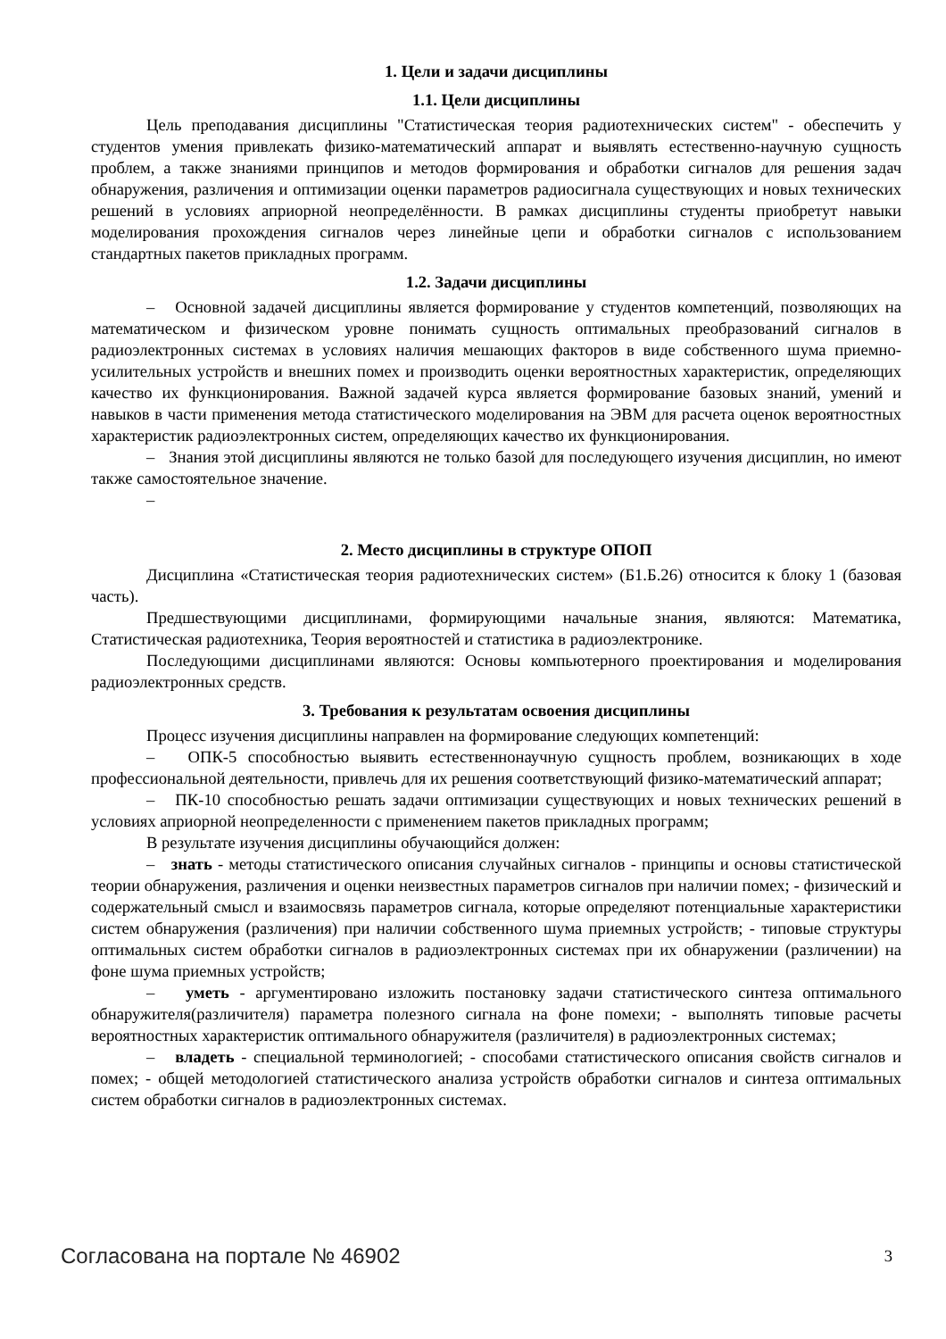1. Цели и задачи дисциплины
1.1. Цели дисциплины
Цель преподавания дисциплины "Статистическая теория радиотехнических систем" - обеспечить у студентов умения привлекать физико-математический аппарат и выявлять естественно-научную сущность проблем, а также знаниями принципов и методов формирования и обработки сигналов для решения задач обнаружения, различения и оптимизации оценки параметров радиосигнала существующих и новых технических решений в условиях априорной неопределённости. В рамках дисциплины студенты приобретут навыки моделирования прохождения сигналов через линейные цепи и обработки сигналов с использованием стандартных пакетов прикладных программ.
1.2. Задачи дисциплины
– Основной задачей дисциплины является формирование у студентов компетенций, позволяющих на математическом и физическом уровне понимать сущность оптимальных преобразований сигналов в радиоэлектронных системах в условиях наличия мешающих факторов в виде собственного шума приемно-усилительных устройств и внешних помех и производить оценки вероятностных характеристик, определяющих качество их функционирования. Важной задачей курса является формирование базовых знаний, умений и навыков в части применения метода статистического моделирования на ЭВМ для расчета оценок вероятностных характеристик радиоэлектронных систем, определяющих качество их функционирования.
– Знания этой дисциплины являются не только базой для последующего изучения дисциплин, но имеют также самостоятельное значение.
–
2. Место дисциплины в структуре ОПОП
Дисциплина «Статистическая теория радиотехнических систем» (Б1.Б.26) относится к блоку 1 (базовая часть).
Предшествующими дисциплинами, формирующими начальные знания, являются: Математика, Статистическая радиотехника, Теория вероятностей и статистика в радиоэлектронике.
Последующими дисциплинами являются: Основы компьютерного проектирования и моделирования радиоэлектронных средств.
3. Требования к результатам освоения дисциплины
Процесс изучения дисциплины направлен на формирование следующих компетенций:
– ОПК-5 способностью выявить естественнонаучную сущность проблем, возникающих в ходе профессиональной деятельности, привлечь для их решения соответствующий физико-математический аппарат;
– ПК-10 способностью решать задачи оптимизации существующих и новых технических решений в условиях априорной неопределенности с применением пакетов прикладных программ;
В результате изучения дисциплины обучающийся должен:
– знать - методы статистического описания случайных сигналов - принципы и основы статистической теории обнаружения, различения и оценки неизвестных параметров сигналов при наличии помех; - физический и содержательный смысл и взаимосвязь параметров сигнала, которые определяют потенциальные характеристики систем обнаружения (различения) при наличии собственного шума приемных устройств; - типовые структуры оптимальных систем обработки сигналов в радиоэлектронных системах при их обнаружении (различении) на фоне шума приемных устройств;
– уметь - аргументировано изложить постановку задачи статистического синтеза оптимального обнаружителя(различителя) параметра полезного сигнала на фоне помехи; - выполнять типовые расчеты вероятностных характеристик оптимального обнаружителя (различителя) в радиоэлектронных системах;
– владеть - специальной терминологией; - способами статистического описания свойств сигналов и помех; - общей методологией статистического анализа устройств обработки сигналов и синтеза оптимальных систем обработки сигналов в радиоэлектронных системах.
Согласована на портале № 46902 3